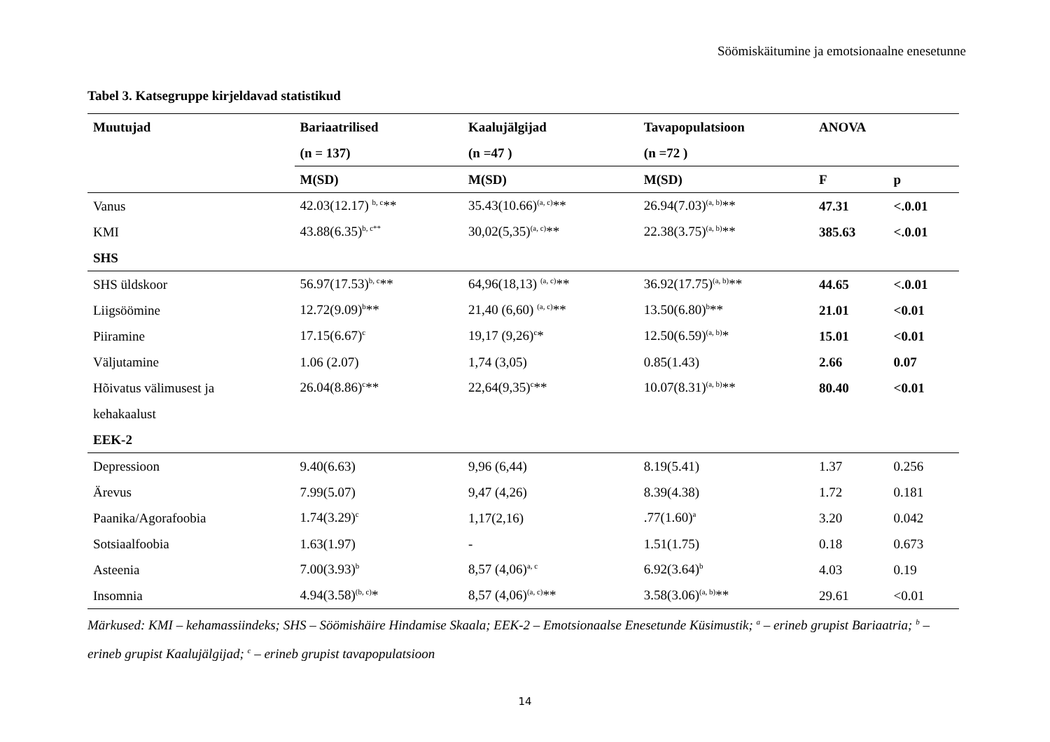Söömiskäitumine ja emotsionaalne enesetunne
Tabel 3. Katsegruppe kirjeldavad statistikud
| Muutujad | Bariaatrilised | Kaalujälgijad | Tavapopulatsioon | ANOVA | |
| --- | --- | --- | --- | --- | --- |
| | (n = 137) | (n =47 ) | (n =72 ) | | |
| | M(SD) | M(SD) | M(SD) | F | p |
| Vanus | 42.03(12.17) <sup>b, c</sup>** | 35.43(10.66)<sup>(a, c)</sup>** | 26.94(7.03)<sup>(a, b)</sup>** | 47.31 | <.0.01 |
| KMI | 43.88(6.35)<sup>b, c**</sup> | 30,02(5,35)<sup>(a, c)</sup>** | 22.38(3.75)<sup>(a, b)</sup>** | 385.63 | <.0.01 |
| SHS | | | | | |
| SHS üldskoor | 56.97(17.53)<sup>b, c</sup>** | 64,96(18,13) <sup>(a, c)</sup>** | 36.92(17.75)<sup>(a, b)</sup>** | 44.65 | <.0.01 |
| Liigsöömine | 12.72(9.09)<sup>b</sup>** | 21,40 (6,60) <sup>(a, c)</sup>** | 13.50(6.80)<sup>b</sup>** | 21.01 | <0.01 |
| Piiramine | 17.15(6.67)<sup>c</sup> | 19,17 (9,26)<sup>c</sup>* | 12.50(6.59)<sup>(a, b)</sup>* | 15.01 | <0.01 |
| Väljutamine | 1.06 (2.07) | 1,74 (3,05) | 0.85(1.43) | 2.66 | 0.07 |
| Hõivatus välimusest ja | 26.04(8.86)<sup>c</sup>** | 22,64(9,35)<sup>c</sup>** | 10.07(8.31)<sup>(a, b)</sup>** | 80.40 | <0.01 |
| kehakaalust | | | | | |
| EEK-2 | | | | | |
| Depressioon | 9.40(6.63) | 9,96 (6,44) | 8.19(5.41) | 1.37 | 0.256 |
| Ärevus | 7.99(5.07) | 9,47 (4,26) | 8.39(4.38) | 1.72 | 0.181 |
| Paanika/Agorafoobia | 1.74(3.29)<sup>c</sup> | 1,17(2,16) | .77(1.60)<sup>a</sup> | 3.20 | 0.042 |
| Sotsiaalfoobia | 1.63(1.97) | - | 1.51(1.75) | 0.18 | 0.673 |
| Asteenia | 7.00(3.93)<sup>b</sup> | 8,57 (4,06)<sup>a, c</sup> | 6.92(3.64)<sup>b</sup> | 4.03 | 0.19 |
| Insomnia | 4.94(3.58)<sup>(b, c)</sup>* | 8,57 (4,06)<sup>(a, c)</sup>** | 3.58(3.06)<sup>(a, b)</sup>** | 29.61 | <0.01 |
Märkused: KMI – kehamassiindeks; SHS – Söömishäire Hindamise Skaala; EEK-2 – Emotsionaalse Enesetunde Küsimustik; <sup>a</sup> – erineb grupist Bariaatria; <sup>b</sup> – erineb grupist Kaalujälgijad; <sup>c</sup> – erineb grupist tavapopulatsioon
14